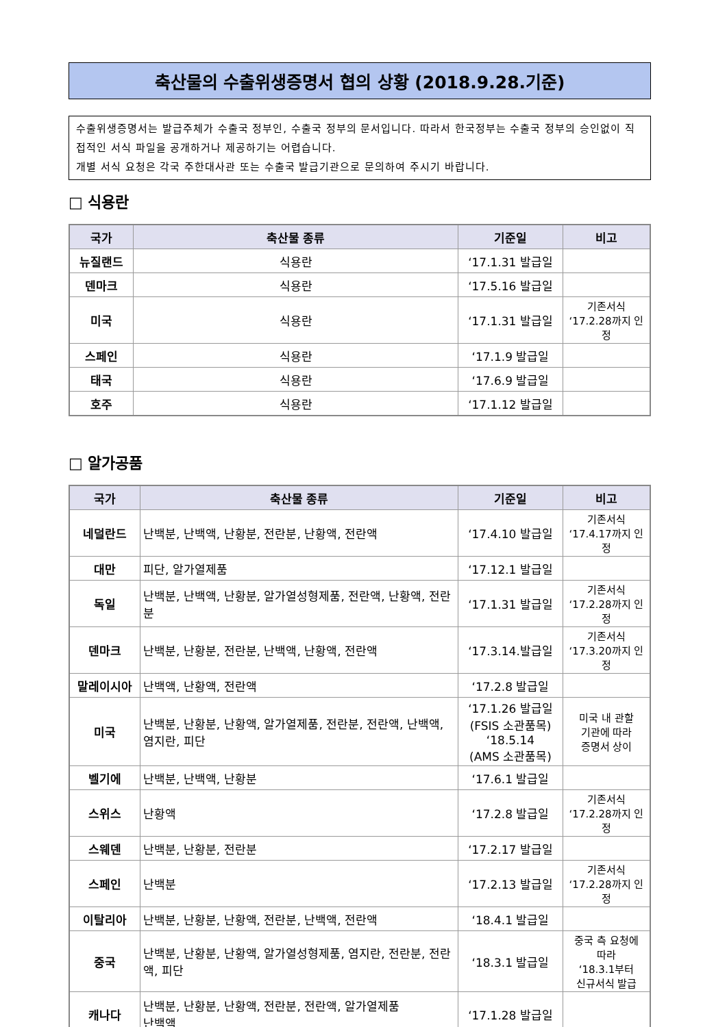축산물의 수출위생증명서 협의 상황 (2018.9.28.기준)
수출위생증명서는 발급주체가 수출국 정부인, 수출국 정부의 문서입니다. 따라서 한국정부는 수출국 정부의 승인없이 직접적인 서식 파일을 공개하거나 제공하기는 어렵습니다.
개별 서식 요청은 각국 주한대사관 또는 수출국 발급기관으로 문의하여 주시기 바랍니다.
□ 식용란
| 국가 | 축산물 종류 | 기준일 | 비고 |
| --- | --- | --- | --- |
| 뉴질랜드 | 식용란 | ‘17.1.31 발급일 | |
| 덴마크 | 식용란 | ‘17.5.16 발급일 | |
| 미국 | 식용란 | ‘17.1.31 발급일 | 기존서식 ‘17.2.28까지 인정 |
| 스페인 | 식용란 | ‘17.1.9 발급일 | |
| 태국 | 식용란 | ‘17.6.9 발급일 | |
| 호주 | 식용란 | ‘17.1.12 발급일 | |
□ 알가공품
| 국가 | 축산물 종류 | 기준일 | 비고 |
| --- | --- | --- | --- |
| 네덜란드 | 난백분, 난백액, 난황분, 전란분, 난황액, 전란액 | ‘17.4.10 발급일 | 기존서식 ‘17.4.17까지 인정 |
| 대만 | 피단, 알가열제품 | ‘17.12.1 발급일 | |
| 독일 | 난백분, 난백액, 난황분, 알가열성형제품, 전란액, 난황액, 전란분 | ‘17.1.31 발급일 | 기존서식 ‘17.2.28까지 인정 |
| 덴마크 | 난백분, 난황분, 전란분, 난백액, 난황액, 전란액 | ‘17.3.14.발급일 | 기존서식 ‘17.3.20까지 인정 |
| 말레이시아 | 난백액, 난황액, 전란액 | ‘17.2.8 발급일 | |
| 미국 | 난백분, 난황분, 난황액, 알가열제품, 전란분, 전란액, 난백액, 염지란, 피단 | ‘17.1.26 발급일 (FSIS 소관품목) ‘18.5.14 (AMS 소관품목) | 미국 내 관할 기관에 따라 증명서 상이 |
| 벨기에 | 난백분, 난백액, 난황분 | ‘17.6.1 발급일 | |
| 스위스 | 난황액 | ‘17.2.8 발급일 | 기존서식 ‘17.2.28까지 인정 |
| 스웨덴 | 난백분, 난황분, 전란분 | ‘17.2.17 발급일 | |
| 스페인 | 난백분 | ‘17.2.13 발급일 | 기존서식 ‘17.2.28까지 인정 |
| 이탈리아 | 난백분, 난황분, 난황액, 전란분, 난백액, 전란액 | ‘18.4.1 발급일 | |
| 중국 | 난백분, 난황분, 난황액, 알가열성형제품, 염지란, 전란분, 전란액, 피단 | ‘18.3.1 발급일 | 중국 측 요청에 따라 ‘18.3.1부터 신규서식 발급 |
| 캐나다 | 난백분, 난황분, 난황액, 전란분, 전란액, 알가열제품 난백액 | ‘17.1.28 발급일 | |